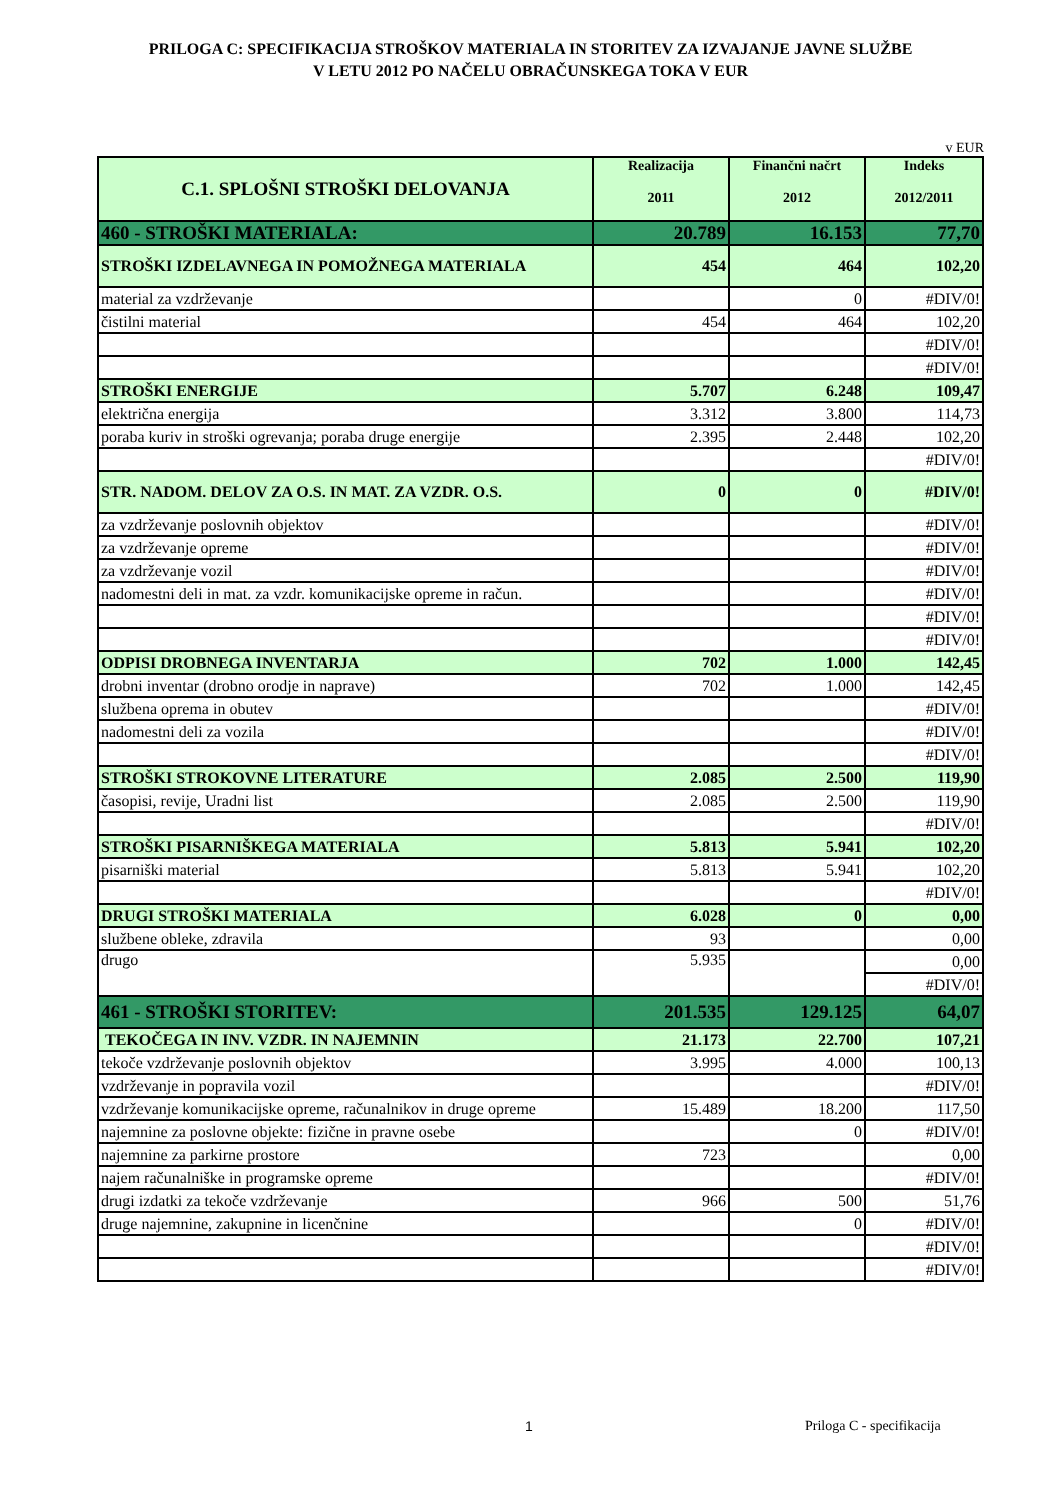PRILOGA C: SPECIFIKACIJA STROŠKOV MATERIALA IN STORITEV ZA IZVAJANJE JAVNE SLUŽBE
V LETU 2012 PO NAČELU OBRAČUNSKEGA TOKA V EUR
v EUR
| C.1. SPLOŠNI STROŠKI DELOVANJA | Realizacija 2011 | Finančni načrt 2012 | Indeks 2012/2011 |
| --- | --- | --- | --- |
| 460 - STROŠKI MATERIALA: | 20.789 | 16.153 | 77,70 |
| STROŠKI IZDELAVNEGA IN POMOŽNEGA MATERIALA | 454 | 464 | 102,20 |
| material za vzdrževanje | | 0 | #DIV/0! |
| čistilni material | 454 | 464 | 102,20 |
| | | | #DIV/0! |
| | | | #DIV/0! |
| STROŠKI ENERGIJE | 5.707 | 6.248 | 109,47 |
| električna energija | 3.312 | 3.800 | 114,73 |
| poraba kuriv in stroški ogrevanja; poraba druge energije | 2.395 | 2.448 | 102,20 |
| | | | #DIV/0! |
| STR. NADOM. DELOV ZA O.S. IN MAT. ZA VZDR. O.S. | 0 | 0 | #DIV/0! |
| za vzdrževanje poslovnih objektov | | | #DIV/0! |
| za vzdrževanje opreme | | | #DIV/0! |
| za vzdrževanje vozil | | | #DIV/0! |
| nadomestni deli in mat. za vzdr. komunikacijske opreme in račun. | | | #DIV/0! |
| | | | #DIV/0! |
| | | | #DIV/0! |
| ODPISI DROBNEGA INVENTARJA | 702 | 1.000 | 142,45 |
| drobni inventar (drobno orodje in naprave) | 702 | 1.000 | 142,45 |
| službena oprema in obutev | | | #DIV/0! |
| nadomestni deli za vozila | | | #DIV/0! |
| | | | #DIV/0! |
| STROŠKI STROKOVNE LITERATURE | 2.085 | 2.500 | 119,90 |
| časopisi, revije, Uradni list | 2.085 | 2.500 | 119,90 |
| | | | #DIV/0! |
| STROŠKI PISARNIŠKEGA MATERIALA | 5.813 | 5.941 | 102,20 |
| pisarniški material | 5.813 | 5.941 | 102,20 |
| | | | #DIV/0! |
| DRUGI STROŠKI MATERIALA | 6.028 | 0 | 0,00 |
| službene obleke, zdravila | 93 | | 0,00 |
| drugo | 5.935 | | 0,00 |
| | | | #DIV/0! |
| 461 - STROŠKI STORITEV: | 201.535 | 129.125 | 64,07 |
| TEKOČEGA IN INV. VZDR. IN NAJEMNIN | 21.173 | 22.700 | 107,21 |
| tekoče vzdrževanje poslovnih objektov | 3.995 | 4.000 | 100,13 |
| vzdrževanje in popravila vozil | | | #DIV/0! |
| vzdrževanje komunikacijske opreme, računalnikov in druge opreme | 15.489 | 18.200 | 117,50 |
| najemnine za poslovne objekte: fizične in pravne osebe | | 0 | #DIV/0! |
| najemnine za parkirne prostore | 723 | | 0,00 |
| najem računalniške in programske opreme | | | #DIV/0! |
| drugi izdatki za tekoče vzdrževanje | 966 | 500 | 51,76 |
| druge najemnine, zakupnine in licenčnine | | 0 | #DIV/0! |
| | | | #DIV/0! |
| | | | #DIV/0! |
1 Priloga C - specifikacija